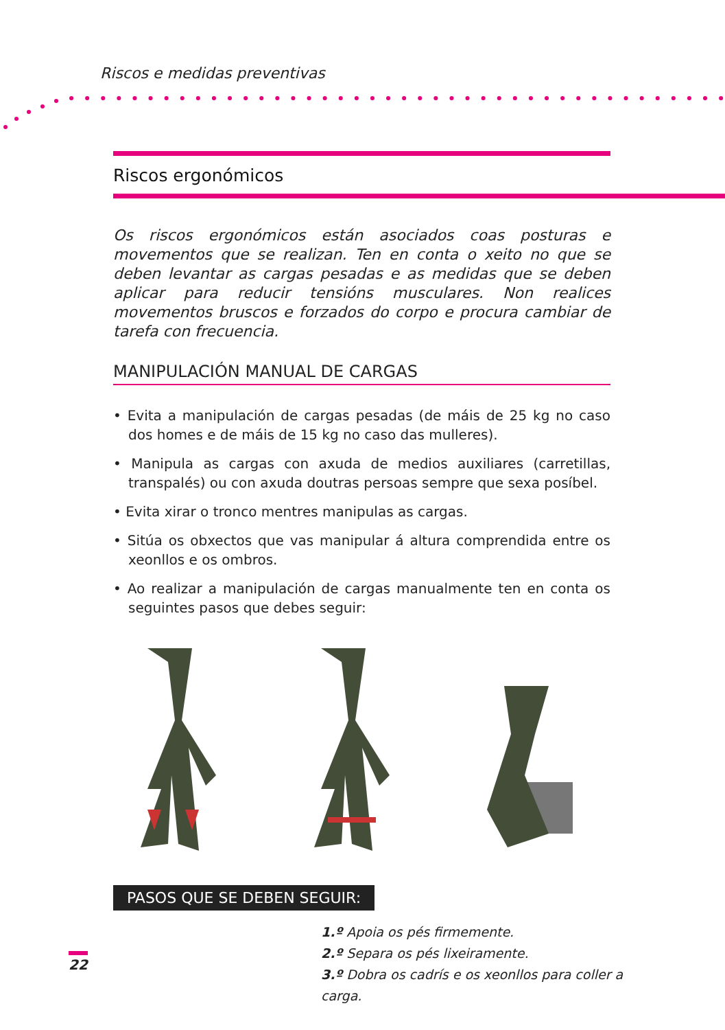Riscos e medidas preventivas
Riscos ergonómicos
Os riscos ergonómicos están asociados coas posturas e movementos que se realizan. Ten en conta o xeito no que se deben levantar as cargas pesadas e as medidas que se deben aplicar para reducir tensións musculares. Non realices movementos bruscos e forzados do corpo e procura cambiar de tarefa con frecuencia.
MANIPULACIÓN MANUAL DE CARGAS
• Evita a manipulación de cargas pesadas (de máis de 25 kg no caso dos homes e de máis de 15 kg no caso das mulleres).
• Manipula as cargas con axuda de medios auxiliares (carretillas, transpalés) ou con axuda doutras persoas sempre que sexa posíbel.
• Evita xirar o tronco mentres manipulas as cargas.
• Sitúa os obxectos que vas manipular á altura comprendida entre os xeonllos e os ombros.
• Ao realizar a manipulación de cargas manualmente ten en conta os seguintes pasos que debes seguir:
PASOS QUE SE DEBEN SEGUIR:
1.º Apoia os pés firmemente.
2.º Separa os pés lixeiramente.
3.º Dobra os cadrís e os xeonllos para coller a carga.
22